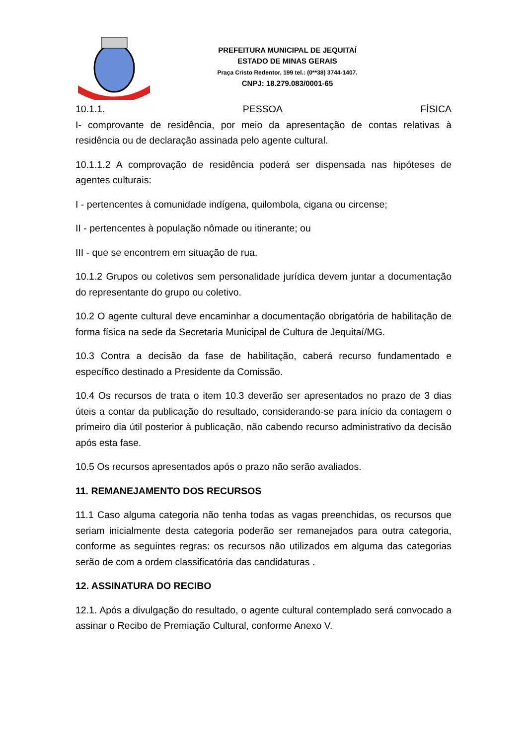PREFEITURA MUNICIPAL DE JEQUITAÍ
ESTADO DE MINAS GERAIS
Praça Cristo Redentor, 199 tel.: (0**38) 3744-1407.
CNPJ: 18.279.083/0001-65
10.1.1. PESSOA FÍSICA
I- comprovante de residência, por meio da apresentação de contas relativas à residência ou de declaração assinada pelo agente cultural.
10.1.1.2 A comprovação de residência poderá ser dispensada nas hipóteses de agentes culturais:
I - pertencentes à comunidade indígena, quilombola, cigana ou circense;
II - pertencentes à população nômade ou itinerante; ou
III - que se encontrem em situação de rua.
10.1.2 Grupos ou coletivos sem personalidade jurídica devem juntar a documentação do representante do grupo ou coletivo.
10.2 O agente cultural deve encaminhar a documentação obrigatória de habilitação de forma física na sede da Secretaria Municipal de Cultura de Jequitaí/MG.
10.3 Contra a decisão da fase de habilitação, caberá recurso fundamentado e específico destinado a Presidente da Comissão.
10.4 Os recursos de trata o item 10.3 deverão ser apresentados no prazo de 3 dias úteis a contar da publicação do resultado, considerando-se para início da contagem o primeiro dia útil posterior à publicação, não cabendo recurso administrativo da decisão após esta fase.
10.5 Os recursos apresentados após o prazo não serão avaliados.
11. REMANEJAMENTO DOS RECURSOS
11.1 Caso alguma categoria não tenha todas as vagas preenchidas, os recursos que seriam inicialmente desta categoria poderão ser remanejados para outra categoria, conforme as seguintes regras: os recursos não utilizados em alguma das categorias serão de com a ordem classificatória das candidaturas .
12. ASSINATURA DO RECIBO
12.1. Após a divulgação do resultado, o agente cultural contemplado será convocado a assinar o Recibo de Premiação Cultural, conforme Anexo V.